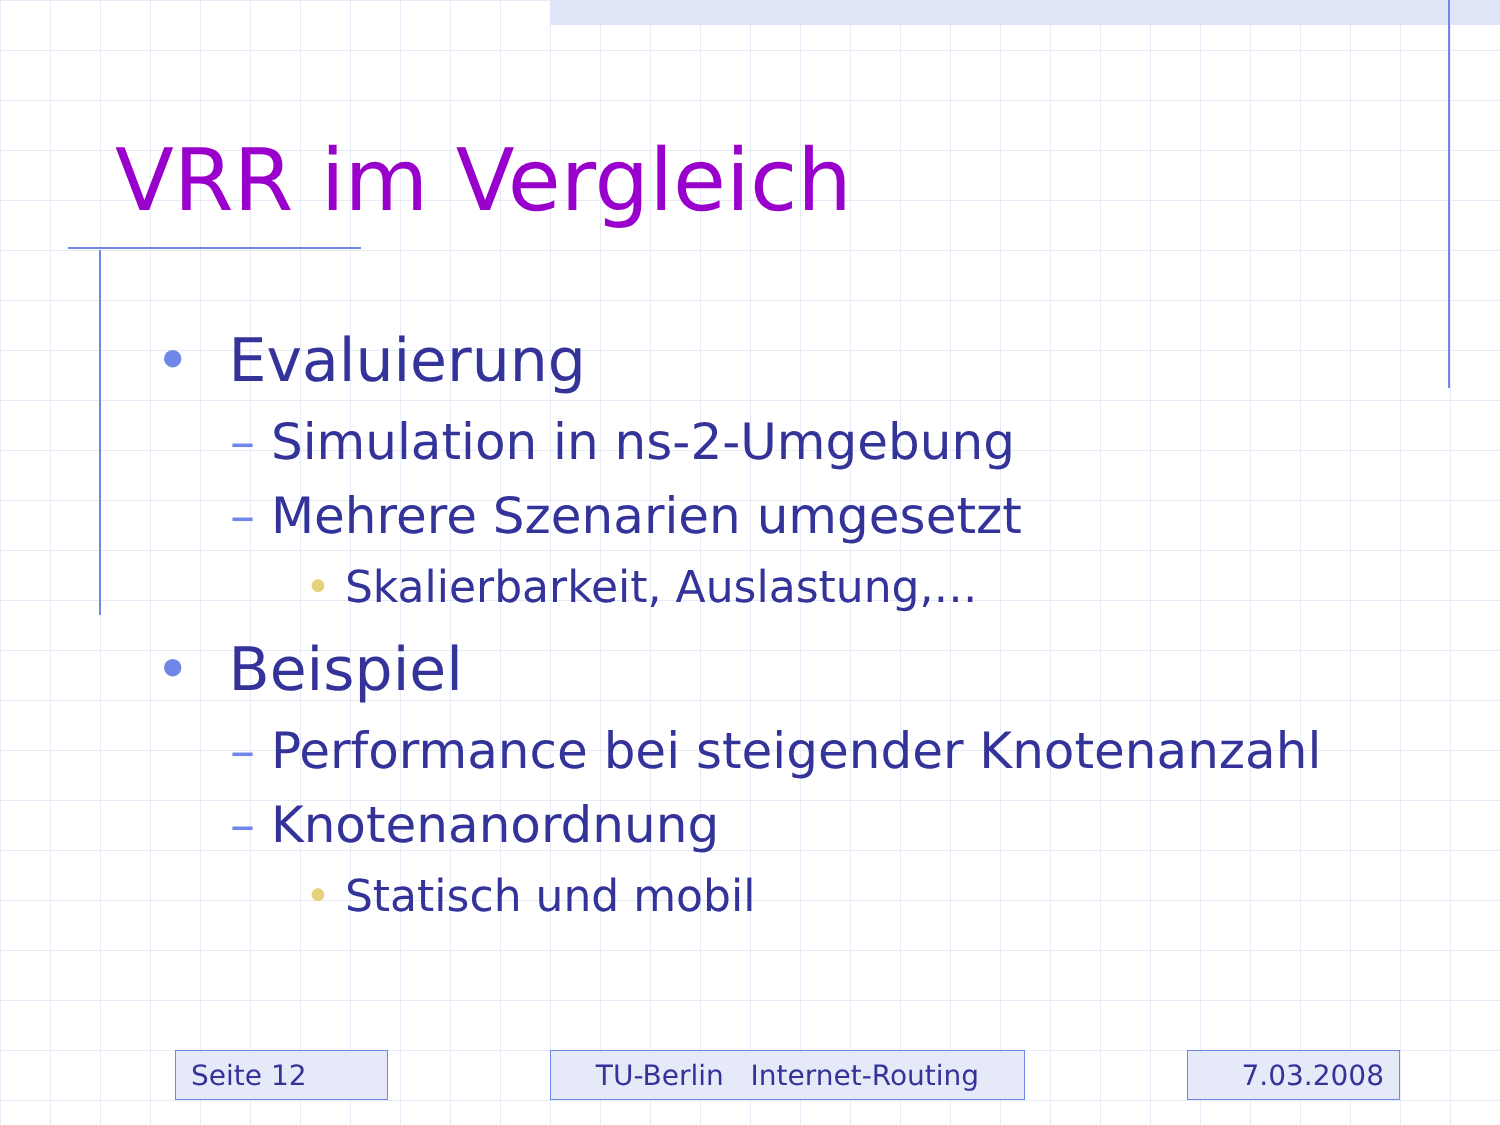VRR im Vergleich
• Evaluierung
– Simulation in ns-2-Umgebung
– Mehrere Szenarien umgesetzt
• Skalierbarkeit, Auslastung,…
• Beispiel
– Performance bei steigender Knotenanzahl
– Knotenanordnung
• Statisch und mobil
Seite 12 TU-Berlin Internet-Routing 7.03.2008